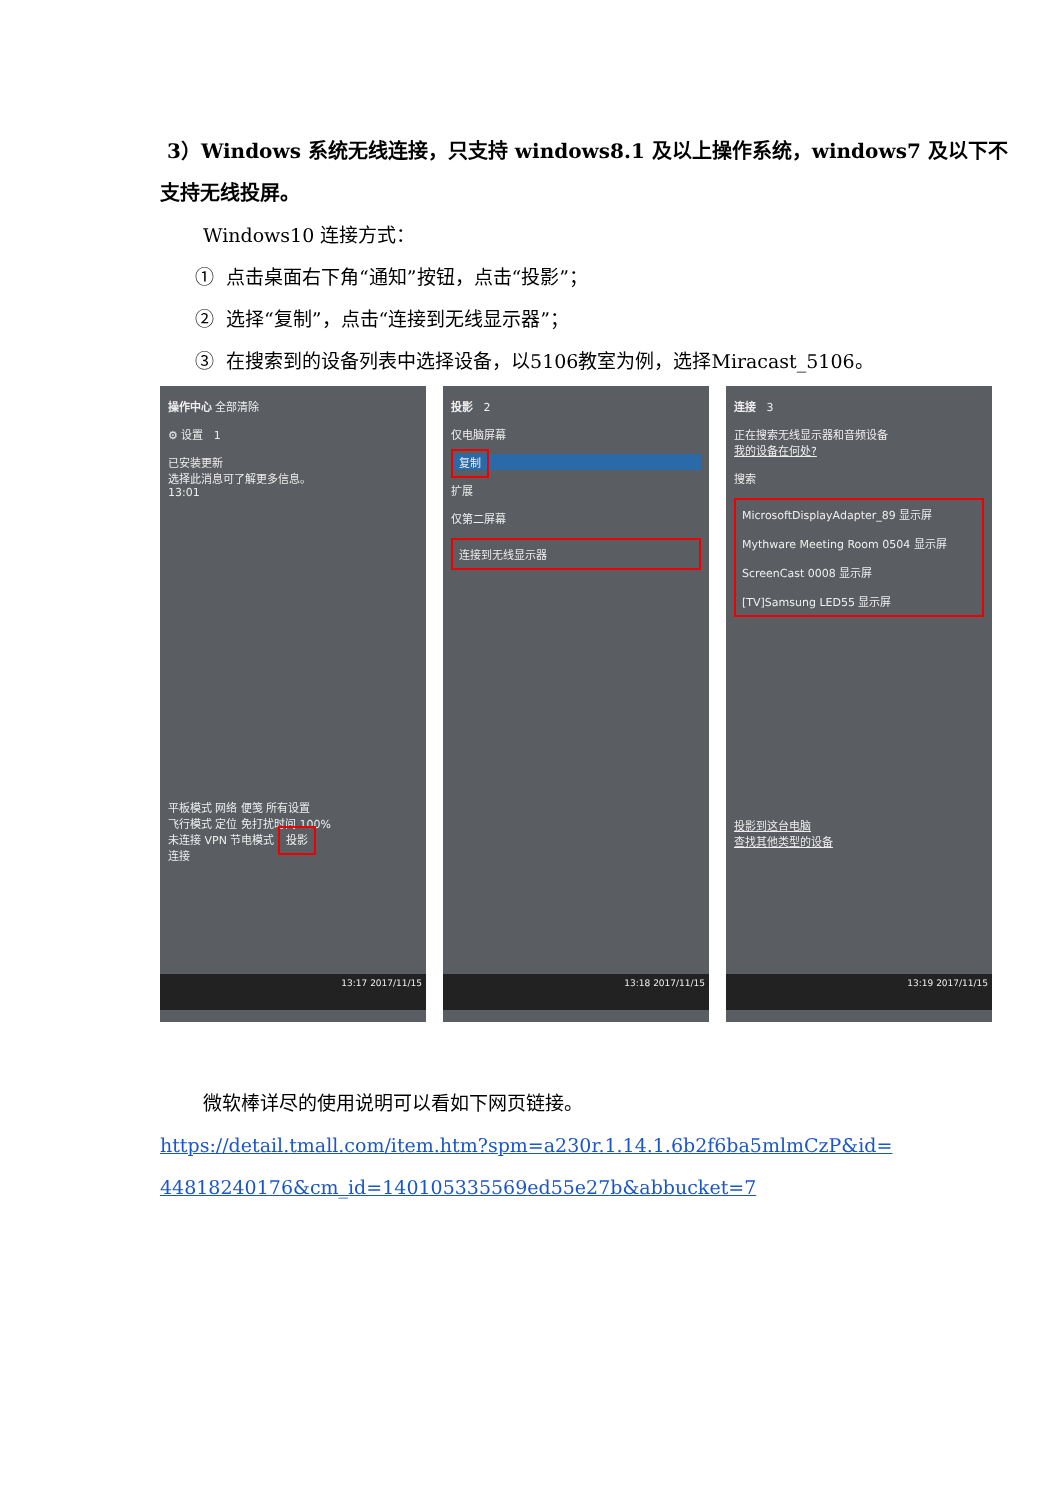3）Windows 系统无线连接，只支持 windows8.1 及以上操作系统，windows7 及以下不支持无线投屏。
Windows10 连接方式：
① 点击桌面右下角“通知”按钮，点击“投影”；
② 选择“复制”，点击“连接到无线显示器”；
③ 在搜索到的设备列表中选择设备，以5106教室为例，选择Miracast_5106。
操作中心 全部清除
⚙ 设置 1
已安装更新
选择此消息可了解更多信息。
13:01
平板模式 网络 便笺 所有设置
飞行模式 定位 免打扰时间 100%
未连接 VPN 节电模式 投影
连接
13:17 2017/11/15
投影 2
仅电脑屏幕
复制
扩展
仅第二屏幕
连接到无线显示器
13:18 2017/11/15
连接 3
正在搜索无线显示器和音频设备
我的设备在何处?
搜索
MicrosoftDisplayAdapter_89 显示屏
Mythware Meeting Room 0504 显示屏
ScreenCast 0008 显示屏
[TV]Samsung LED55 显示屏
投影到这台电脑
查找其他类型的设备
13:19 2017/11/15
微软棒详尽的使用说明可以看如下网页链接。
https://detail.tmall.com/item.htm?spm=a230r.1.14.1.6b2f6ba5mlmCzP&id= 44818240176&cm_id=140105335569ed55e27b&abbucket=7